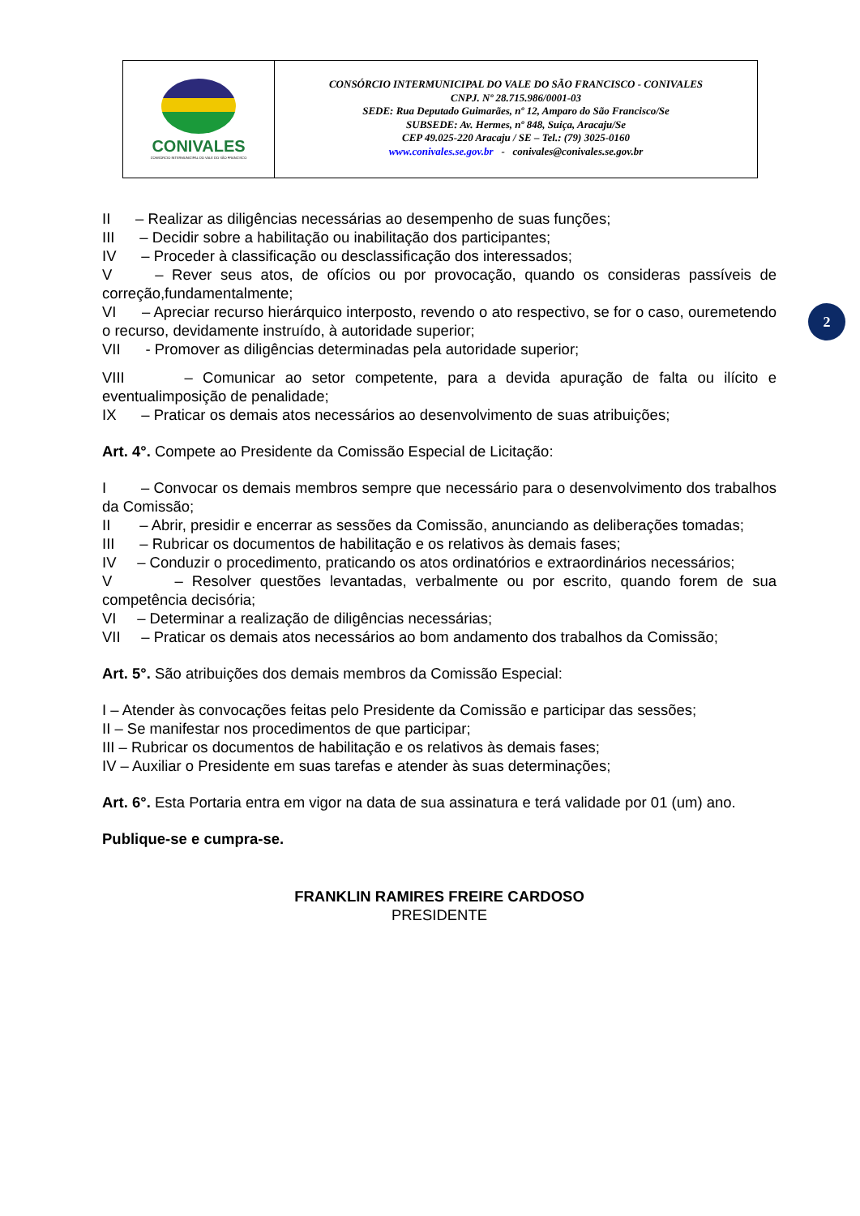CONIVALES
CONSÓRCIO INTERMUNICIPAL DO VALE DO SÃO FRANCISCO
CONSÓRCIO INTERMUNICIPAL DO VALE DO SÃO FRANCISCO - CONIVALES
CNPJ. Nº 28.715.986/0001-03
SEDE: Rua Deputado Guimarães, nº 12, Amparo do São Francisco/Se
SUBSEDE: Av. Hermes, nº 848, Suiça, Aracaju/Se
CEP 49.025-220 Aracaju / SE – Tel.: (79) 3025-0160
www.conivales.se.gov.br - conivales@conivales.se.gov.br
2
II – Realizar as diligências necessárias ao desempenho de suas funções;
III – Decidir sobre a habilitação ou inabilitação dos participantes;
IV – Proceder à classificação ou desclassificação dos interessados;
V – Rever seus atos, de ofícios ou por provocação, quando os consideras passíveis de correção,fundamentalmente;
VI – Apreciar recurso hierárquico interposto, revendo o ato respectivo, se for o caso, ouremetendo o recurso, devidamente instruído, à autoridade superior;
VII - Promover as diligências determinadas pela autoridade superior;
VIII – Comunicar ao setor competente, para a devida apuração de falta ou ilícito e eventualimposição de penalidade;
IX – Praticar os demais atos necessários ao desenvolvimento de suas atribuições;
Art. 4°. Compete ao Presidente da Comissão Especial de Licitação:
I – Convocar os demais membros sempre que necessário para o desenvolvimento dos trabalhos da Comissão;
II – Abrir, presidir e encerrar as sessões da Comissão, anunciando as deliberações tomadas;
III – Rubricar os documentos de habilitação e os relativos às demais fases;
IV – Conduzir o procedimento, praticando os atos ordinatórios e extraordinários necessários;
V – Resolver questões levantadas, verbalmente ou por escrito, quando forem de sua competência decisória;
VI – Determinar a realização de diligências necessárias;
VII – Praticar os demais atos necessários ao bom andamento dos trabalhos da Comissão;
Art. 5°. São atribuições dos demais membros da Comissão Especial:
I – Atender às convocações feitas pelo Presidente da Comissão e participar das sessões;
II – Se manifestar nos procedimentos de que participar;
III – Rubricar os documentos de habilitação e os relativos às demais fases;
IV – Auxiliar o Presidente em suas tarefas e atender às suas determinações;
Art. 6°. Esta Portaria entra em vigor na data de sua assinatura e terá validade por 01 (um) ano.
Publique-se e cumpra-se.
FRANKLIN RAMIRES FREIRE CARDOSO
PRESIDENTE